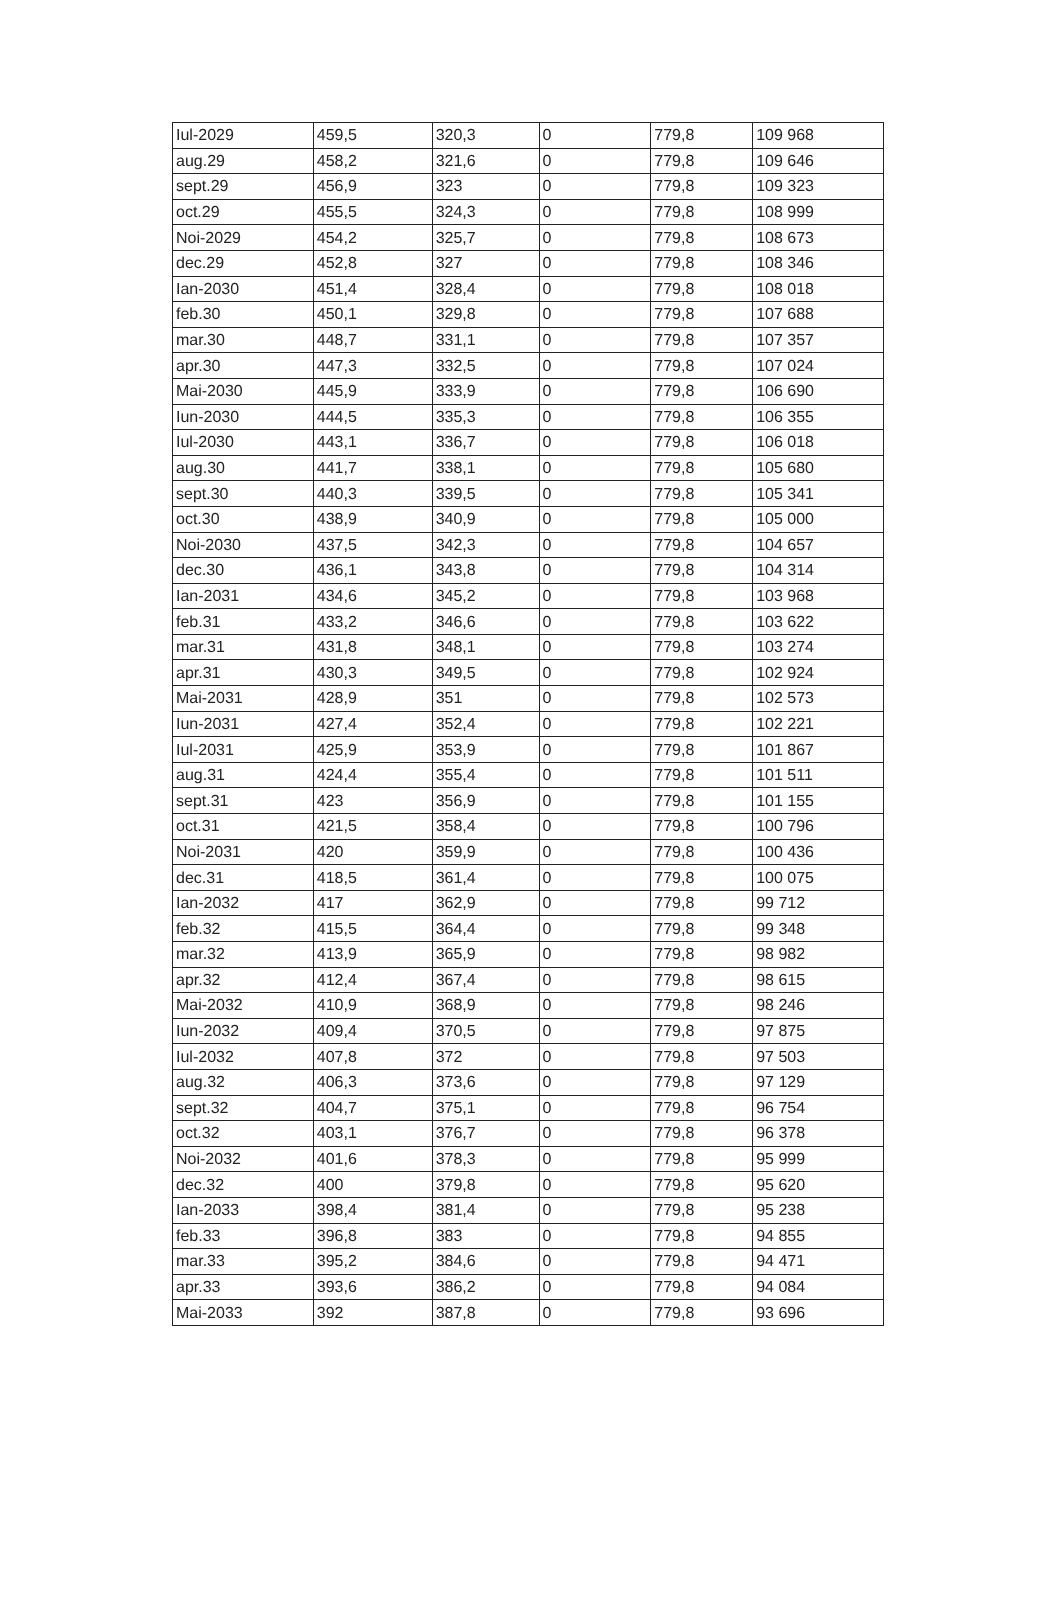| Iul-2029 | 459,5 | 320,3 | 0 | 779,8 | 109 968 |
| aug.29 | 458,2 | 321,6 | 0 | 779,8 | 109 646 |
| sept.29 | 456,9 | 323 | 0 | 779,8 | 109 323 |
| oct.29 | 455,5 | 324,3 | 0 | 779,8 | 108 999 |
| Noi-2029 | 454,2 | 325,7 | 0 | 779,8 | 108 673 |
| dec.29 | 452,8 | 327 | 0 | 779,8 | 108 346 |
| Ian-2030 | 451,4 | 328,4 | 0 | 779,8 | 108 018 |
| feb.30 | 450,1 | 329,8 | 0 | 779,8 | 107 688 |
| mar.30 | 448,7 | 331,1 | 0 | 779,8 | 107 357 |
| apr.30 | 447,3 | 332,5 | 0 | 779,8 | 107 024 |
| Mai-2030 | 445,9 | 333,9 | 0 | 779,8 | 106 690 |
| Iun-2030 | 444,5 | 335,3 | 0 | 779,8 | 106 355 |
| Iul-2030 | 443,1 | 336,7 | 0 | 779,8 | 106 018 |
| aug.30 | 441,7 | 338,1 | 0 | 779,8 | 105 680 |
| sept.30 | 440,3 | 339,5 | 0 | 779,8 | 105 341 |
| oct.30 | 438,9 | 340,9 | 0 | 779,8 | 105 000 |
| Noi-2030 | 437,5 | 342,3 | 0 | 779,8 | 104 657 |
| dec.30 | 436,1 | 343,8 | 0 | 779,8 | 104 314 |
| Ian-2031 | 434,6 | 345,2 | 0 | 779,8 | 103 968 |
| feb.31 | 433,2 | 346,6 | 0 | 779,8 | 103 622 |
| mar.31 | 431,8 | 348,1 | 0 | 779,8 | 103 274 |
| apr.31 | 430,3 | 349,5 | 0 | 779,8 | 102 924 |
| Mai-2031 | 428,9 | 351 | 0 | 779,8 | 102 573 |
| Iun-2031 | 427,4 | 352,4 | 0 | 779,8 | 102 221 |
| Iul-2031 | 425,9 | 353,9 | 0 | 779,8 | 101 867 |
| aug.31 | 424,4 | 355,4 | 0 | 779,8 | 101 511 |
| sept.31 | 423 | 356,9 | 0 | 779,8 | 101 155 |
| oct.31 | 421,5 | 358,4 | 0 | 779,8 | 100 796 |
| Noi-2031 | 420 | 359,9 | 0 | 779,8 | 100 436 |
| dec.31 | 418,5 | 361,4 | 0 | 779,8 | 100 075 |
| Ian-2032 | 417 | 362,9 | 0 | 779,8 | 99 712 |
| feb.32 | 415,5 | 364,4 | 0 | 779,8 | 99 348 |
| mar.32 | 413,9 | 365,9 | 0 | 779,8 | 98 982 |
| apr.32 | 412,4 | 367,4 | 0 | 779,8 | 98 615 |
| Mai-2032 | 410,9 | 368,9 | 0 | 779,8 | 98 246 |
| Iun-2032 | 409,4 | 370,5 | 0 | 779,8 | 97 875 |
| Iul-2032 | 407,8 | 372 | 0 | 779,8 | 97 503 |
| aug.32 | 406,3 | 373,6 | 0 | 779,8 | 97 129 |
| sept.32 | 404,7 | 375,1 | 0 | 779,8 | 96 754 |
| oct.32 | 403,1 | 376,7 | 0 | 779,8 | 96 378 |
| Noi-2032 | 401,6 | 378,3 | 0 | 779,8 | 95 999 |
| dec.32 | 400 | 379,8 | 0 | 779,8 | 95 620 |
| Ian-2033 | 398,4 | 381,4 | 0 | 779,8 | 95 238 |
| feb.33 | 396,8 | 383 | 0 | 779,8 | 94 855 |
| mar.33 | 395,2 | 384,6 | 0 | 779,8 | 94 471 |
| apr.33 | 393,6 | 386,2 | 0 | 779,8 | 94 084 |
| Mai-2033 | 392 | 387,8 | 0 | 779,8 | 93 696 |